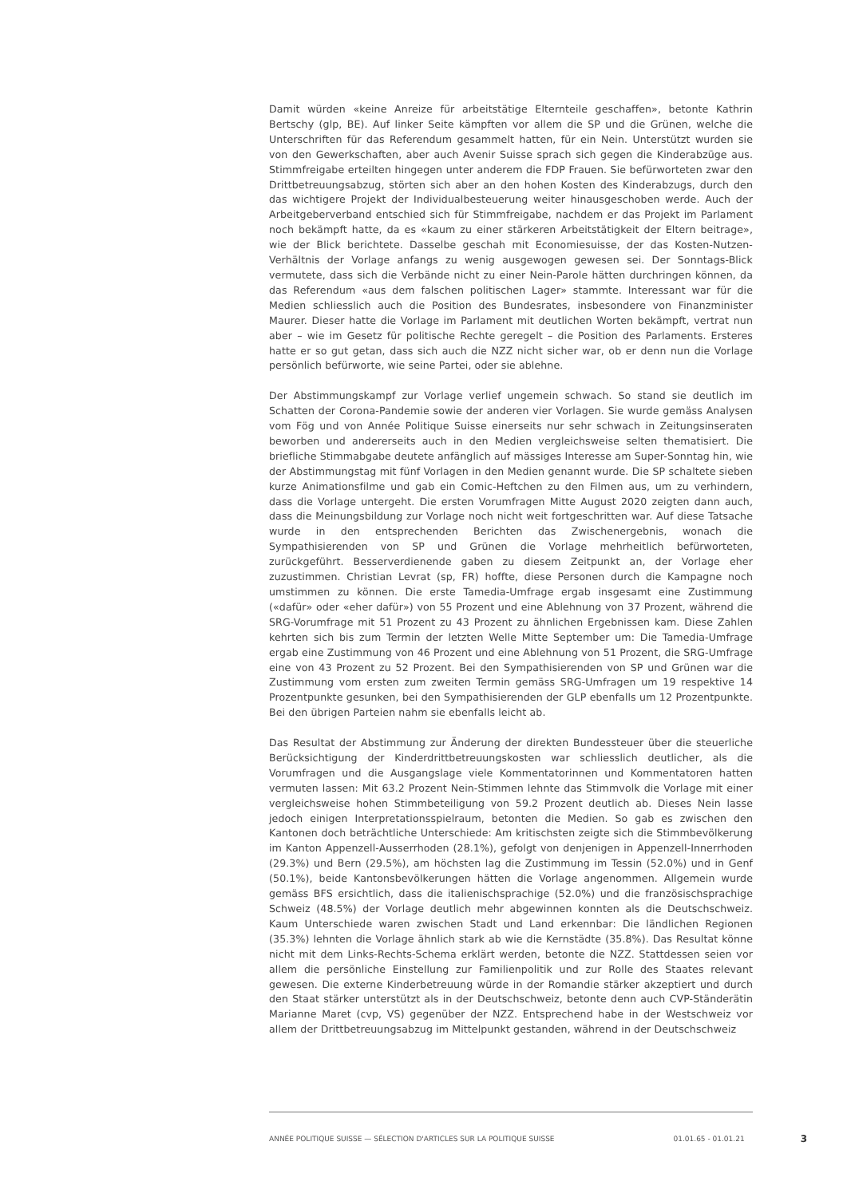Damit würden «keine Anreize für arbeitstätige Elternteile geschaffen», betonte Kathrin Bertschy (glp, BE). Auf linker Seite kämpften vor allem die SP und die Grünen, welche die Unterschriften für das Referendum gesammelt hatten, für ein Nein. Unterstützt wurden sie von den Gewerkschaften, aber auch Avenir Suisse sprach sich gegen die Kinderabzüge aus. Stimmfreigabe erteilten hingegen unter anderem die FDP Frauen. Sie befürworteten zwar den Drittbetreuungsabzug, störten sich aber an den hohen Kosten des Kinderabzugs, durch den das wichtigere Projekt der Individualbesteuerung weiter hinausgeschoben werde. Auch der Arbeitgeberverband entschied sich für Stimmfreigabe, nachdem er das Projekt im Parlament noch bekämpft hatte, da es «kaum zu einer stärkeren Arbeitstätigkeit der Eltern beitrage», wie der Blick berichtete. Dasselbe geschah mit Economiesuisse, der das Kosten-Nutzen-Verhältnis der Vorlage anfangs zu wenig ausgewogen gewesen sei. Der Sonntags-Blick vermutete, dass sich die Verbände nicht zu einer Nein-Parole hätten durchringen können, da das Referendum «aus dem falschen politischen Lager» stammte. Interessant war für die Medien schliesslich auch die Position des Bundesrates, insbesondere von Finanzminister Maurer. Dieser hatte die Vorlage im Parlament mit deutlichen Worten bekämpft, vertrat nun aber – wie im Gesetz für politische Rechte geregelt – die Position des Parlaments. Ersteres hatte er so gut getan, dass sich auch die NZZ nicht sicher war, ob er denn nun die Vorlage persönlich befürworte, wie seine Partei, oder sie ablehne.
Der Abstimmungskampf zur Vorlage verlief ungemein schwach. So stand sie deutlich im Schatten der Corona-Pandemie sowie der anderen vier Vorlagen. Sie wurde gemäss Analysen vom Fög und von Année Politique Suisse einerseits nur sehr schwach in Zeitungsinseraten beworben und andererseits auch in den Medien vergleichsweise selten thematisiert. Die briefliche Stimmabgabe deutete anfänglich auf mässiges Interesse am Super-Sonntag hin, wie der Abstimmungstag mit fünf Vorlagen in den Medien genannt wurde. Die SP schaltete sieben kurze Animationsfilme und gab ein Comic-Heftchen zu den Filmen aus, um zu verhindern, dass die Vorlage untergeht. Die ersten Vorumfragen Mitte August 2020 zeigten dann auch, dass die Meinungsbildung zur Vorlage noch nicht weit fortgeschritten war. Auf diese Tatsache wurde in den entsprechenden Berichten das Zwischenergebnis, wonach die Sympathisierenden von SP und Grünen die Vorlage mehrheitlich befürworteten, zurückgeführt. Besserverdienende gaben zu diesem Zeitpunkt an, der Vorlage eher zuzustimmen. Christian Levrat (sp, FR) hoffte, diese Personen durch die Kampagne noch umstimmen zu können. Die erste Tamedia-Umfrage ergab insgesamt eine Zustimmung («dafür» oder «eher dafür») von 55 Prozent und eine Ablehnung von 37 Prozent, während die SRG-Vorumfrage mit 51 Prozent zu 43 Prozent zu ähnlichen Ergebnissen kam. Diese Zahlen kehrten sich bis zum Termin der letzten Welle Mitte September um: Die Tamedia-Umfrage ergab eine Zustimmung von 46 Prozent und eine Ablehnung von 51 Prozent, die SRG-Umfrage eine von 43 Prozent zu 52 Prozent. Bei den Sympathisierenden von SP und Grünen war die Zustimmung vom ersten zum zweiten Termin gemäss SRG-Umfragen um 19 respektive 14 Prozentpunkte gesunken, bei den Sympathisierenden der GLP ebenfalls um 12 Prozentpunkte. Bei den übrigen Parteien nahm sie ebenfalls leicht ab.
Das Resultat der Abstimmung zur Änderung der direkten Bundessteuer über die steuerliche Berücksichtigung der Kinderdrittbetreuungskosten war schliesslich deutlicher, als die Vorumfragen und die Ausgangslage viele Kommentatorinnen und Kommentatoren hatten vermuten lassen: Mit 63.2 Prozent Nein-Stimmen lehnte das Stimmvolk die Vorlage mit einer vergleichsweise hohen Stimmbeteiligung von 59.2 Prozent deutlich ab. Dieses Nein lasse jedoch einigen Interpretationsspielraum, betonten die Medien. So gab es zwischen den Kantonen doch beträchtliche Unterschiede: Am kritischsten zeigte sich die Stimmbevölkerung im Kanton Appenzell-Ausserrhoden (28.1%), gefolgt von denjenigen in Appenzell-Innerrhoden (29.3%) und Bern (29.5%), am höchsten lag die Zustimmung im Tessin (52.0%) und in Genf (50.1%), beide Kantonsbevölkerungen hätten die Vorlage angenommen. Allgemein wurde gemäss BFS ersichtlich, dass die italienischsprachige (52.0%) und die französischsprachige Schweiz (48.5%) der Vorlage deutlich mehr abgewinnen konnten als die Deutschschweiz. Kaum Unterschiede waren zwischen Stadt und Land erkennbar: Die ländlichen Regionen (35.3%) lehnten die Vorlage ähnlich stark ab wie die Kernstädte (35.8%). Das Resultat könne nicht mit dem Links-Rechts-Schema erklärt werden, betonte die NZZ. Stattdessen seien vor allem die persönliche Einstellung zur Familienpolitik und zur Rolle des Staates relevant gewesen. Die externe Kinderbetreuung würde in der Romandie stärker akzeptiert und durch den Staat stärker unterstützt als in der Deutschschweiz, betonte denn auch CVP-Ständerätin Marianne Maret (cvp, VS) gegenüber der NZZ. Entsprechend habe in der Westschweiz vor allem der Drittbetreuungsabzug im Mittelpunkt gestanden, während in der Deutschschweiz
ANNÉE POLITIQUE SUISSE — SÉLECTION D'ARTICLES SUR LA POLITIQUE SUISSE 01.01.65 - 01.01.21 3